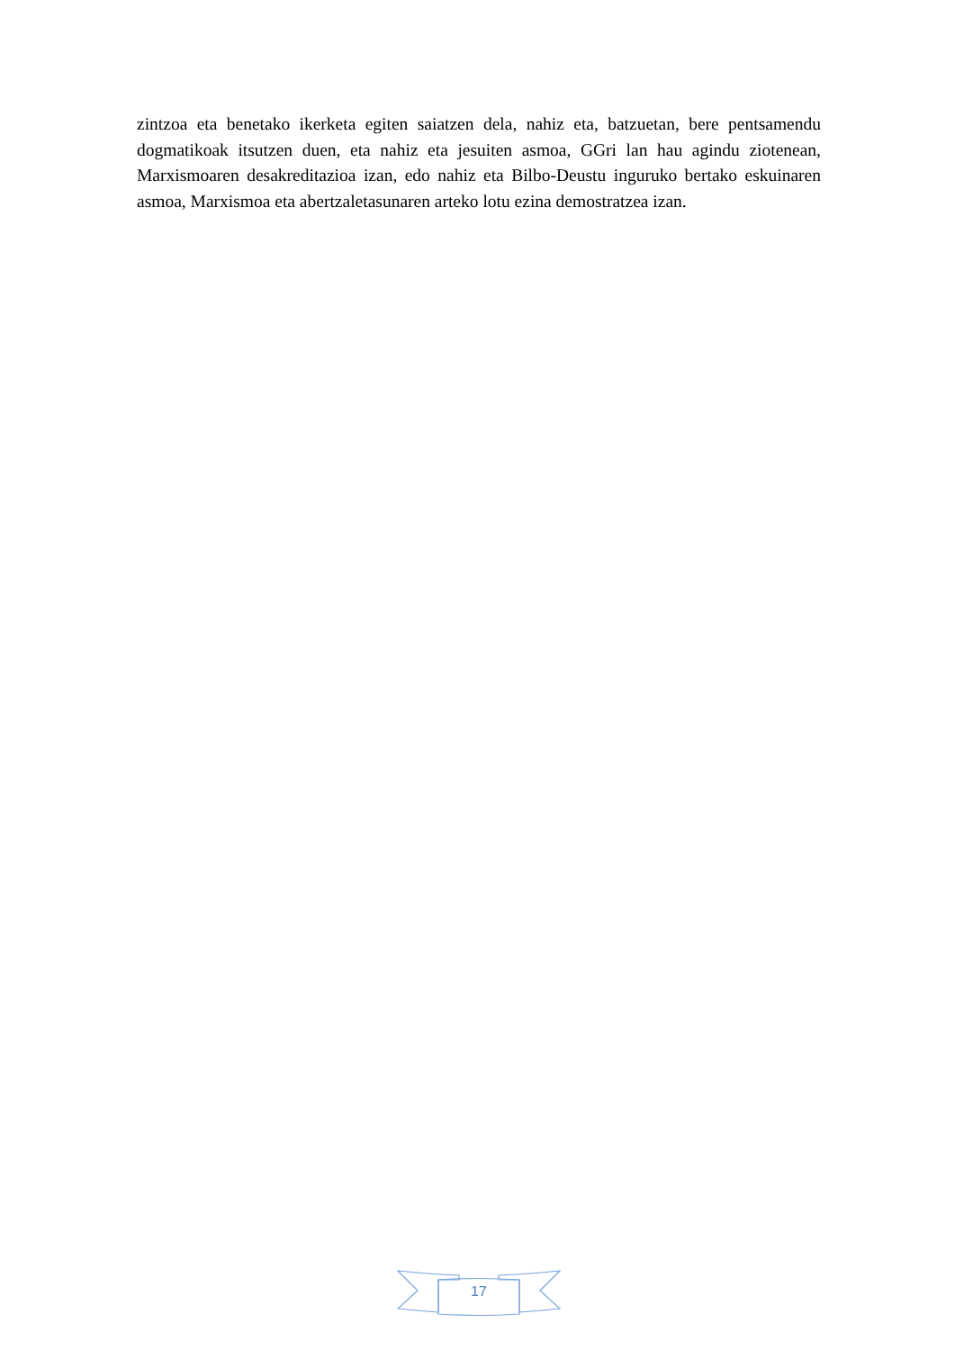zintzoa eta benetako ikerketa egiten saiatzen dela, nahiz eta, batzuetan, bere pentsamendu dogmatikoak itsutzen duen, eta nahiz eta jesuiten asmoa, GGri lan hau agindu ziotenean, Marxismoaren desakreditazioa izan, edo nahiz eta Bilbo-Deustu inguruko bertako eskuinaren asmoa, Marxismoa eta abertzaletasunaren arteko lotu ezina demostratzea izan.
17